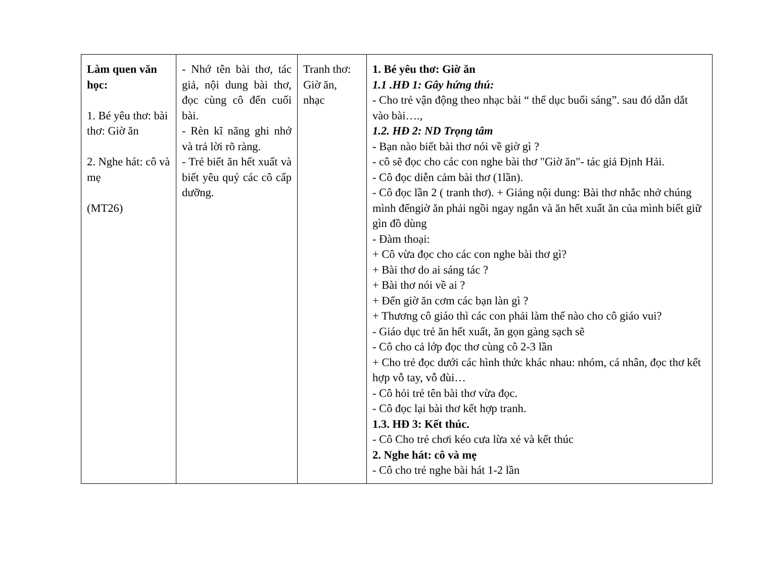| Làm quen văn học: 1. Bé yêu thơ: bài thơ: Giờ ăn 2. Nghe hát: cô và mẹ (MT26) | - Nhớ tên bài thơ, tác giả, nội dung bài thơ, đọc cùng cô đến cuối bài. - Rèn kĩ năng ghi nhớ và trả lời rõ ràng. - Trẻ biết ăn hết xuất và biết yêu quý các cô cấp dưỡng. | Tranh thơ: Giờ ăn, nhạc | 1. Bé yêu thơ: Giờ ăn 1.1 .HĐ 1: Gây hứng thú: - Cho trẻ vận động theo nhạc bài “ thể dục buổi sáng”. sau đó dẫn dắt vào bài…., 1.2. HĐ 2: ND Trọng tâm - Bạn nào biết bài thơ nói về giờ gì ? - cô sẽ đọc cho các con nghe bài thơ "Giờ ăn"- tác giả Định Hải. - Cô đọc diễn cảm bài thơ (1lần). - Cô đọc lần 2 ( tranh thơ). + Giảng nội dung: Bài thơ nhắc nhở chúng mình đếngiờ ăn phải ngồi ngay ngắn và ăn hết xuất ăn của mình biết giữ gìn đồ dùng - Đàm thoại: + Cô vừa đọc cho các con nghe bài thơ gì? + Bài thơ do ai sáng tác ? + Bài thơ nói về ai ? + Đến giờ ăn cơm các bạn làn gì ? + Thương cô giáo thì các con phải làm thế nào cho cô giáo vui? - Giáo dục trẻ ăn hết xuất, ăn gọn gàng sạch sẽ - Cô cho cả lớp đọc thơ cùng cô 2-3 lần + Cho trẻ đọc dưới các hình thức khác nhau: nhóm, cá nhân, đọc thơ kết hợp vỗ tay, vỗ đùi… - Cô hỏi trẻ tên bài thơ vừa đọc. - Cô đọc lại bài thơ kết hợp tranh. 1.3. HĐ 3: Kết thúc. - Cô Cho trẻ chơi kéo cưa lừa xẻ và kết thúc 2. Nghe hát: cô và mẹ - Cô cho trẻ nghe bài hát 1-2 lần |